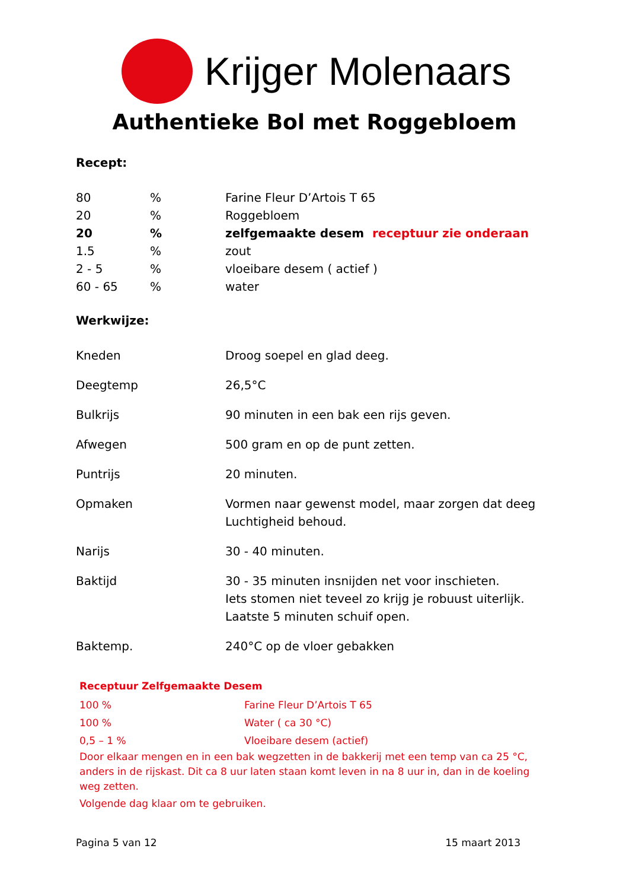Krijger Molenaars
Authentieke Bol met Roggebloem
Recept:
| 80 | % | Farine Fleur D’Artois T 65 |
| 20 | % | Roggebloem |
| 20 | % | zelfgemaakte desem receptuur zie onderaan |
| 1.5 | % | zout |
| 2 - 5 | % | vloeibare desem ( actief ) |
| 60 - 65 | % | water |
Werkwijze:
| Kneden | Droog soepel en glad deeg. |
| Deegtemp | 26,5°C |
| Bulkrijs | 90 minuten in een bak een rijs geven. |
| Afwegen | 500 gram en op de punt zetten. |
| Puntrijs | 20 minuten. |
| Opmaken | Vormen naar gewenst model, maar zorgen dat deeg Luchtigheid behoud. |
| Narijs | 30 - 40 minuten. |
| Baktijd | 30 - 35 minuten insnijden net voor inschieten. Iets stomen niet teveel zo krijg je robuust uiterlijk. Laatste 5 minuten schuif open. |
| Baktemp. | 240°C op de vloer gebakken |
Receptuur Zelfgemaakte Desem
| 100 % | Farine Fleur D’Artois T 65 |
| 100 % | Water ( ca 30 °C) |
| 0,5 – 1 % | Vloeibare desem (actief) |
Door elkaar mengen en in een bak wegzetten in de bakkerij met een temp van ca 25 °C, anders in de rijskast. Dit ca 8 uur laten staan komt leven in na 8 uur in, dan in de koeling weg zetten.
Volgende dag klaar om te gebruiken.
Pagina 5 van 12 15 maart 2013